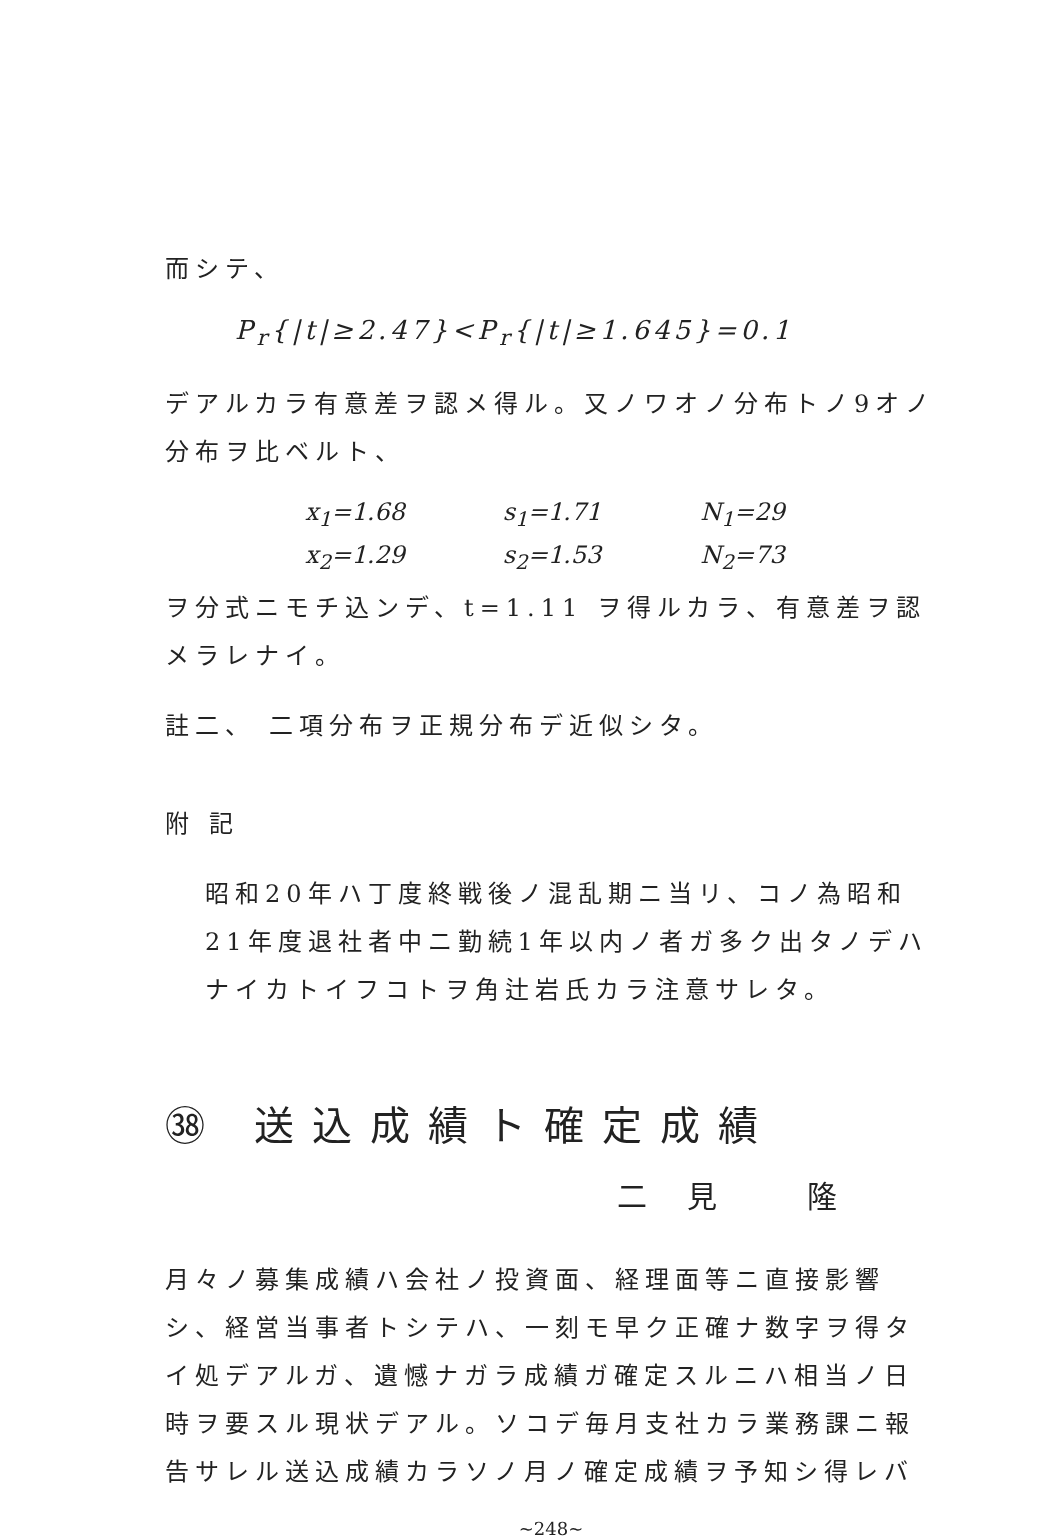而シテ、
P<sub>r</sub>{|t|≥2.47}<P<sub>r</sub>{|t|≥1.645}=0.1
デアルカラ有意差ヲ認メ得ル。又ノワオノ分布トノ9オノ分布ヲ比ベルト、
x<sub>1</sub>=1.68 s<sub>1</sub>=1.71 N<sub>1</sub>=29
x<sub>2</sub>=1.29 s<sub>2</sub>=1.53 N<sub>2</sub>=73
ヲ分式ニモチ込ンデ、t=1.11 ヲ得ルカラ、有意差ヲ認メラレナイ。
註二、 二項分布ヲ正規分布デ近似シタ。
附 記
昭和20年ハ丁度終戦後ノ混乱期ニ当リ、コノ為昭和21年度退社者中ニ勤続1年以内ノ者ガ多ク出タノデハナイカトイフコトヲ角辻岩氏カラ注意サレタ。
㊳ 送込成績ト確定成績
二見 隆
月々ノ募集成績ハ会社ノ投資面、経理面等ニ直接影響シ、経営当事者トシテハ、一刻モ早ク正確ナ数字ヲ得タイ処デアルガ、遺憾ナガラ成績ガ確定スルニハ相当ノ日時ヲ要スル現状デアル。ソコデ毎月支社カラ業務課ニ報告サレル送込成績カラソノ月ノ確定成績ヲ予知シ得レバ
~248~